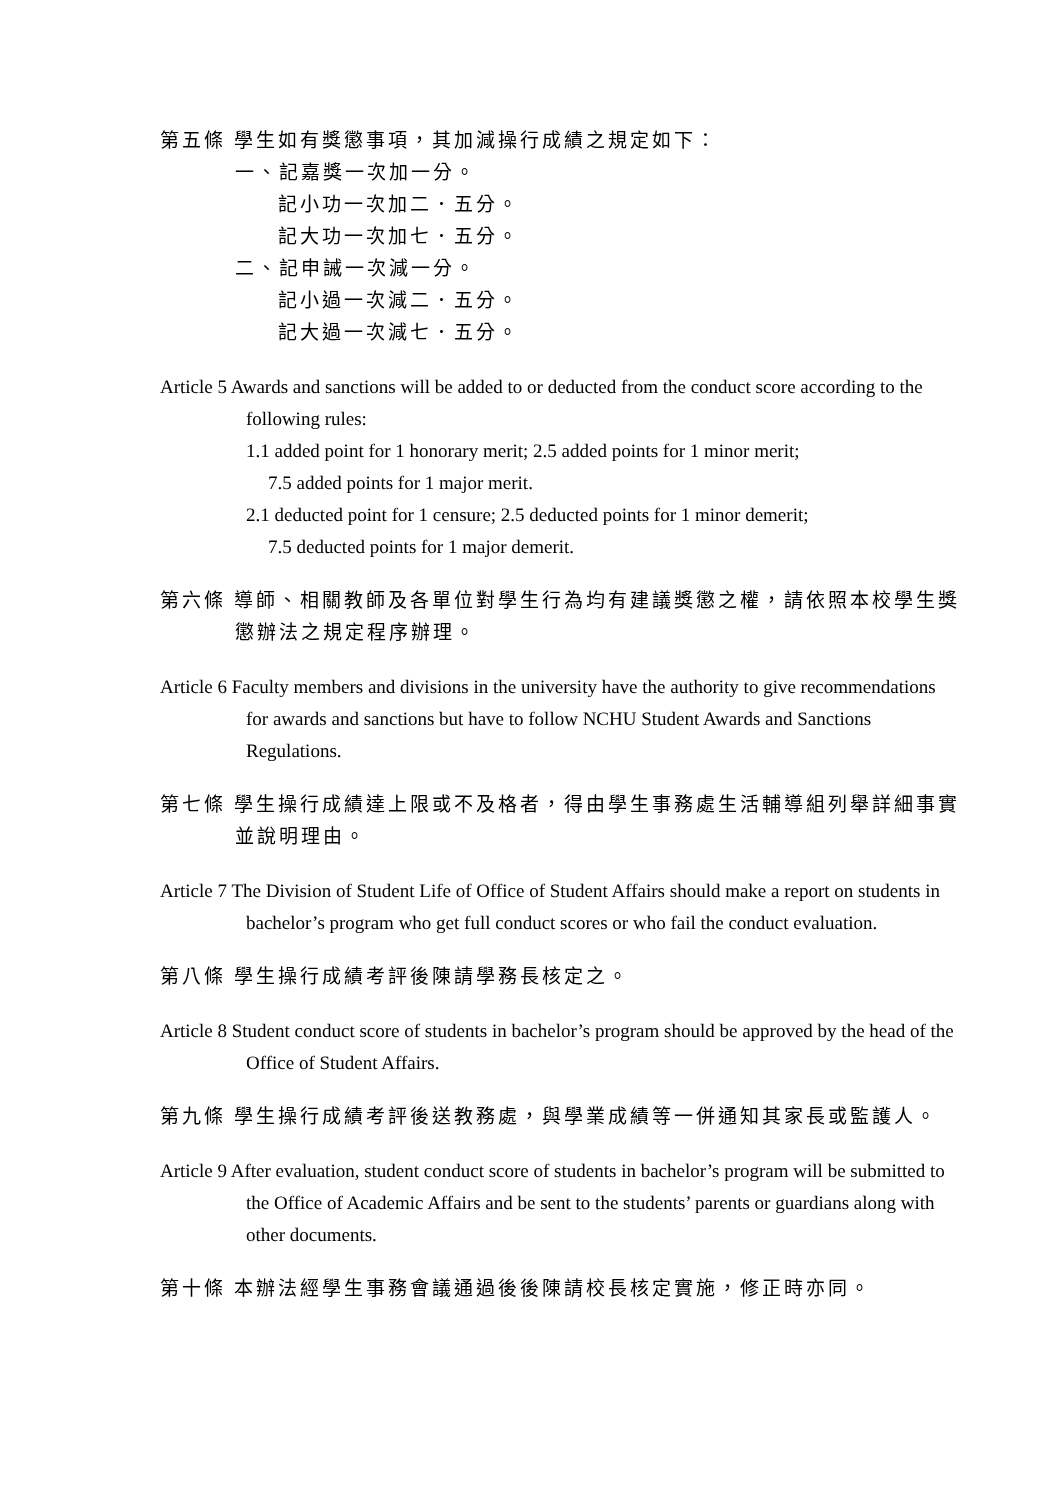第五條 學生如有獎懲事項，其加減操行成績之規定如下：
一、記嘉獎一次加一分。
記小功一次加二．五分。
記大功一次加七．五分。
二、記申誡一次減一分。
記小過一次減二．五分。
記大過一次減七．五分。
Article 5 Awards and sanctions will be added to or deducted from the conduct score according to the following rules:
1.1 added point for 1 honorary merit; 2.5 added points for 1 minor merit;
7.5 added points for 1 major merit.
2.1 deducted point for 1 censure; 2.5 deducted points for 1 minor demerit;
7.5 deducted points for 1 major demerit.
第六條 導師、相關教師及各單位對學生行為均有建議獎懲之權，請依照本校學生獎懲辦法之規定程序辦理。
Article 6 Faculty members and divisions in the university have the authority to give recommendations for awards and sanctions but have to follow NCHU Student Awards and Sanctions Regulations.
第七條 學生操行成績達上限或不及格者，得由學生事務處生活輔導組列舉詳細事實並說明理由。
Article 7 The Division of Student Life of Office of Student Affairs should make a report on students in bachelor’s program who get full conduct scores or who fail the conduct evaluation.
第八條 學生操行成績考評後陳請學務長核定之。
Article 8 Student conduct score of students in bachelor’s program should be approved by the head of the Office of Student Affairs.
第九條 學生操行成績考評後送教務處，與學業成績等一併通知其家長或監護人。
Article 9 After evaluation, student conduct score of students in bachelor’s program will be submitted to the Office of Academic Affairs and be sent to the students’ parents or guardians along with other documents.
第十條 本辦法經學生事務會議通過後後陳請校長核定實施，修正時亦同。